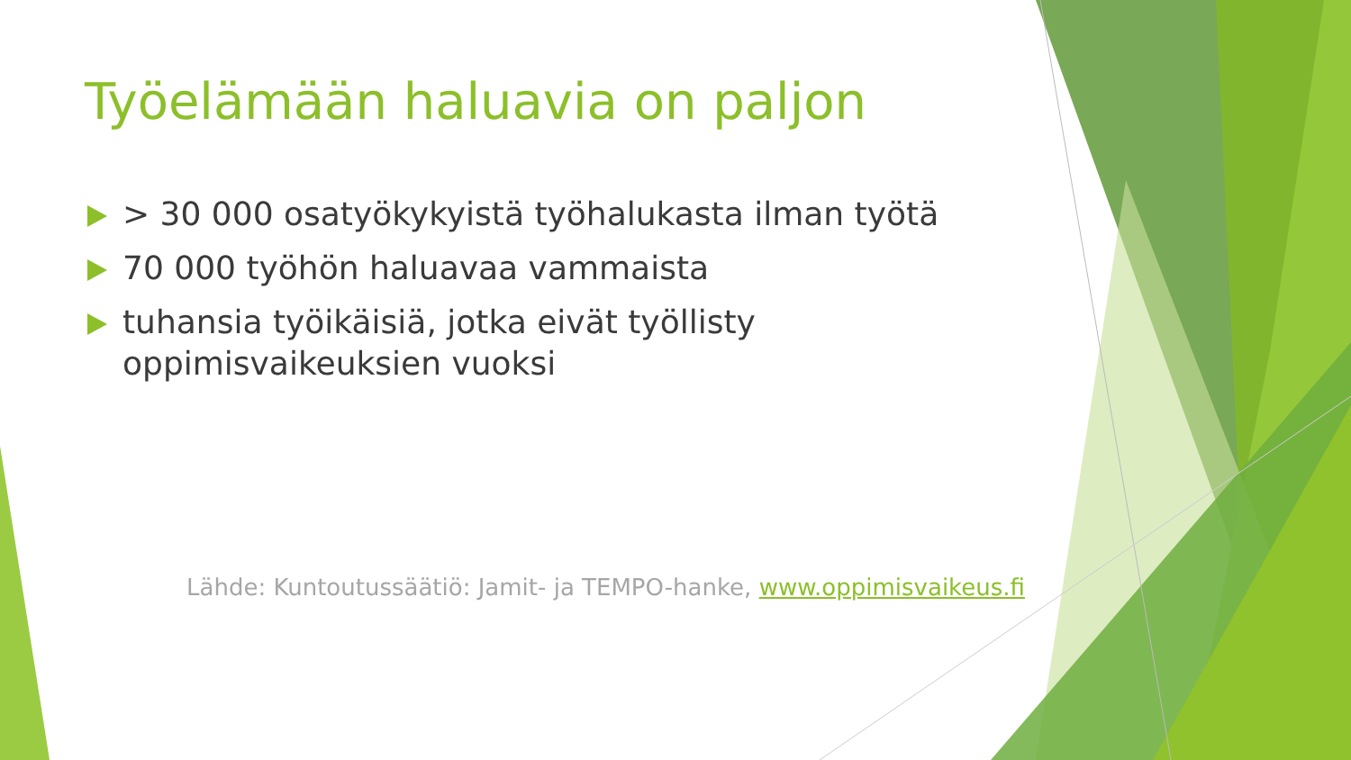Työelämään haluavia on paljon
> 30 000 osatyökykyistä työhalukasta ilman työtä
70 000 työhön haluavaa vammaista
tuhansia työikäisiä, jotka eivät työllisty oppimisvaikeuksien vuoksi
Lähde: Kuntoutussäätiö: Jamit- ja TEMPO-hanke, www.oppimisvaikeus.fi